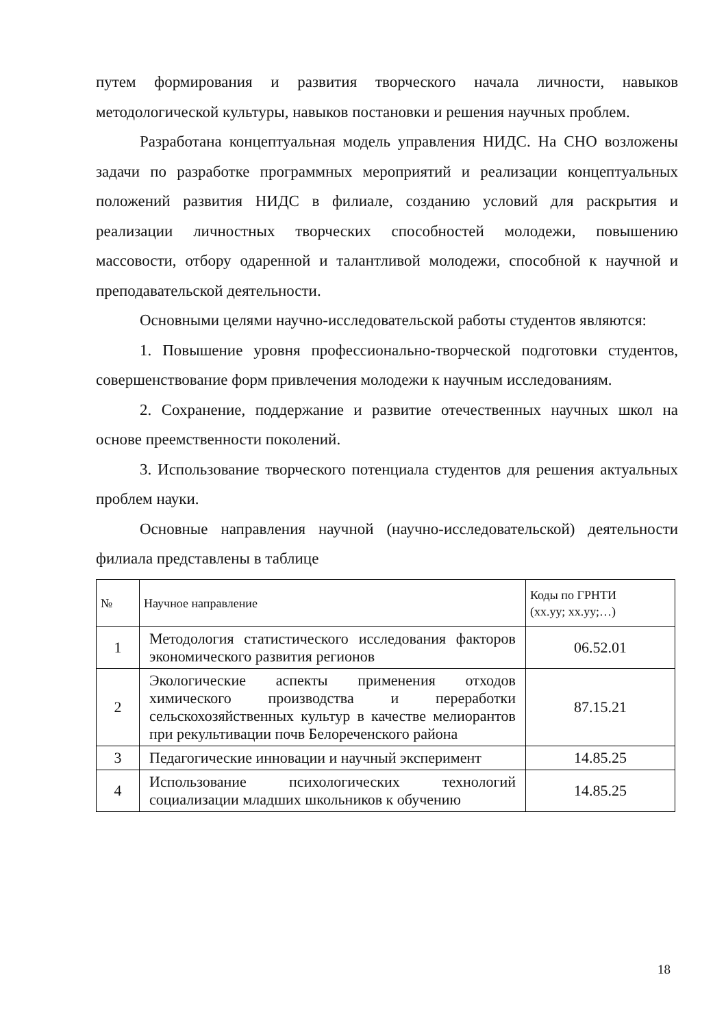путем формирования и развития творческого начала личности, навыков методологической культуры, навыков постановки и решения научных проблем.
Разработана концептуальная модель управления НИДС. На СНО возложены задачи по разработке программных мероприятий и реализации концептуальных положений развития НИДС в филиале, созданию условий для раскрытия и реализации личностных творческих способностей молодежи, повышению массовости, отбору одаренной и талантливой молодежи, способной к научной и преподавательской деятельности.
Основными целями научно-исследовательской работы студентов являются:
1. Повышение уровня профессионально-творческой подготовки студентов, совершенствование форм привлечения молодежи к научным исследованиям.
2. Сохранение, поддержание и развитие отечественных научных школ на основе преемственности поколений.
3. Использование творческого потенциала студентов для решения актуальных проблем науки.
Основные направления научной (научно-исследовательской) деятельности филиала представлены в таблице
| № | Научное направление | Коды по ГРНТИ (хх.уу; хх.уу;…) |
| --- | --- | --- |
| 1 | Методология статистического исследования факторов экономического развития регионов | 06.52.01 |
| 2 | Экологические аспекты применения отходов химического производства и переработки сельскохозяйственных культур в качестве мелиорантов при рекультивации почв Белореченского района | 87.15.21 |
| 3 | Педагогические инновации и научный эксперимент | 14.85.25 |
| 4 | Использование психологических технологий социализации младших школьников к обучению | 14.85.25 |
18